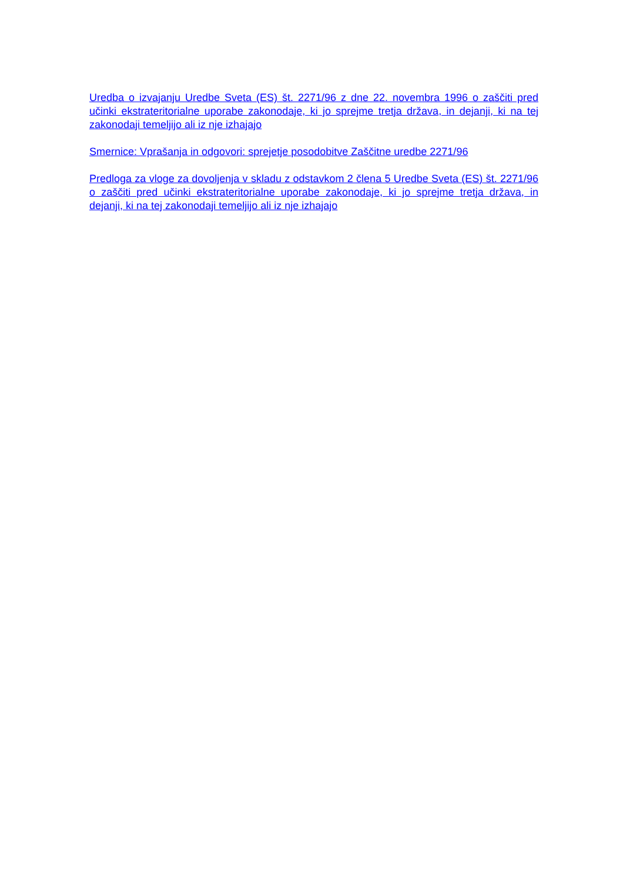Uredba o izvajanju Uredbe Sveta (ES) št. 2271/96 z dne 22. novembra 1996 o zaščiti pred učinki ekstrateritorialne uporabe zakonodaje, ki jo sprejme tretja država, in dejanji, ki na tej zakonodaji temeljijo ali iz nje izhajajo
Smernice: Vprašanja in odgovori: sprejetje posodobitve Zaščitne uredbe 2271/96
Predloga za vloge za dovoljenja v skladu z odstavkom 2 člena 5 Uredbe Sveta (ES) št. 2271/96 o zaščiti pred učinki ekstrateritorialne uporabe zakonodaje, ki jo sprejme tretja država, in dejanji, ki na tej zakonodaji temeljijo ali iz nje izhajajo